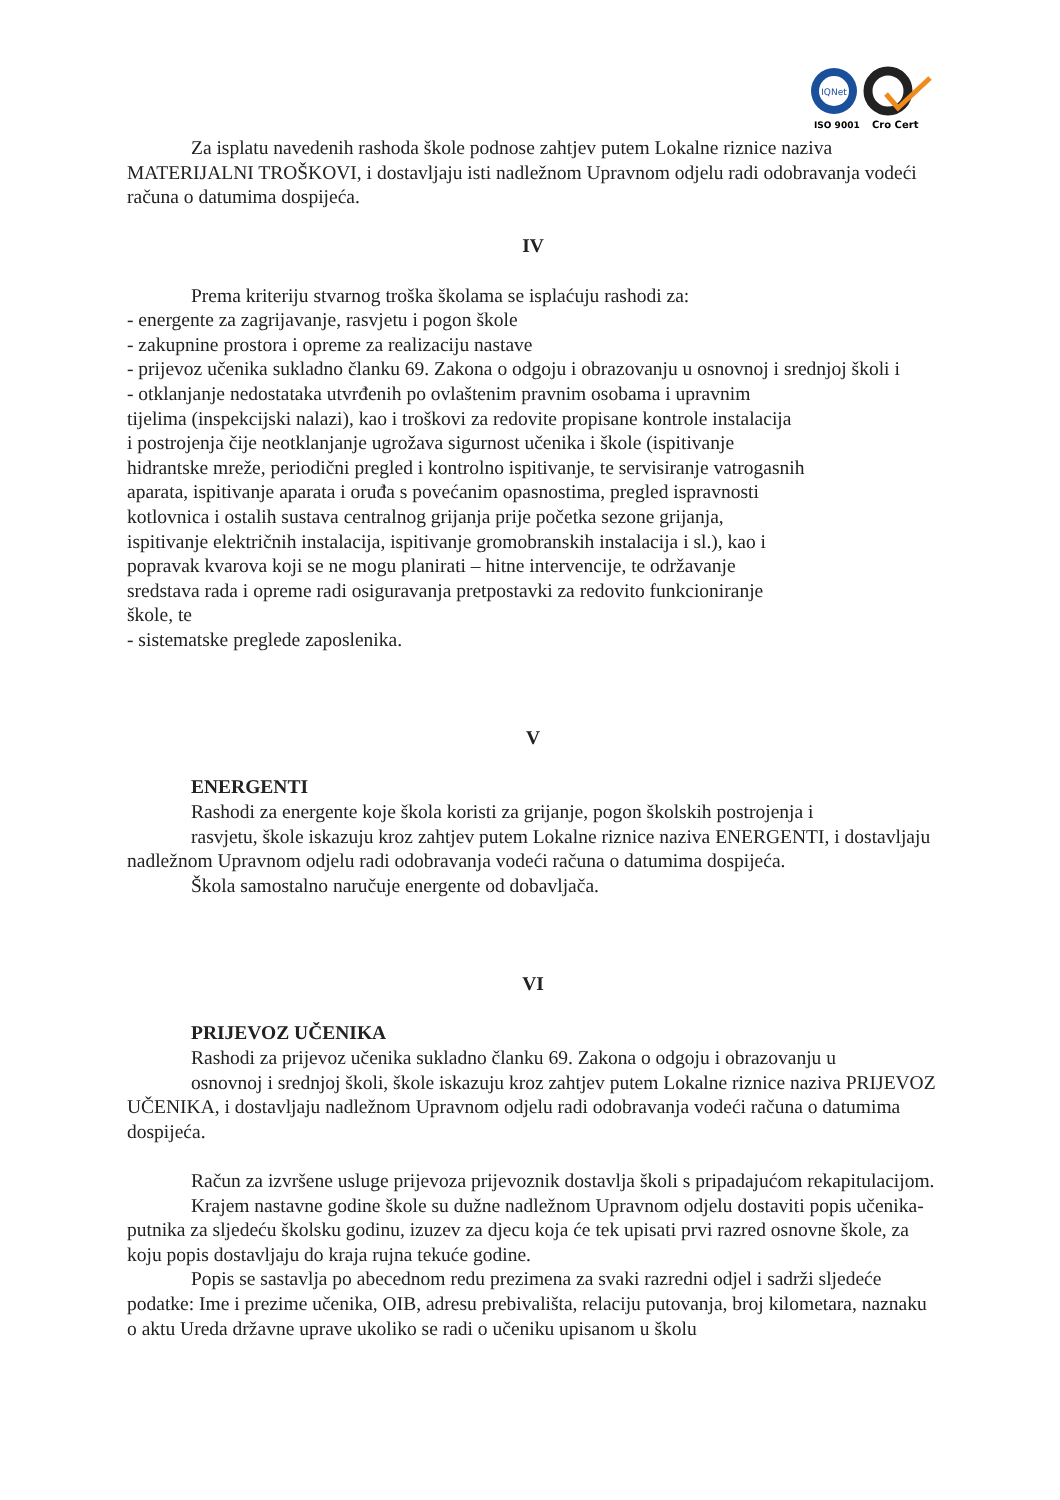IQNet
ISO 9001
Cro Cert
Za isplatu navedenih rashoda škole podnose zahtjev putem Lokalne riznice naziva MATERIJALNI TROŠKOVI, i dostavljaju isti nadležnom Upravnom odjelu radi odobravanja vodeći računa o datumima dospijeća.
IV
Prema kriteriju stvarnog troška školama se isplaćuju rashodi za:
- energente za zagrijavanje, rasvjetu i pogon škole
- zakupnine prostora i opreme za realizaciju nastave
- prijevoz učenika sukladno članku 69. Zakona o odgoju i obrazovanju u osnovnoj i srednjoj školi i
- otklanjanje nedostataka utvrđenih po ovlaštenim pravnim osobama i upravnim
tijelima (inspekcijski nalazi), kao i troškovi za redovite propisane kontrole instalacija
i postrojenja čije neotklanjanje ugrožava sigurnost učenika i škole (ispitivanje
hidrantske mreže, periodični pregled i kontrolno ispitivanje, te servisiranje vatrogasnih
aparata, ispitivanje aparata i oruđa s povećanim opasnostima, pregled ispravnosti
kotlovnica i ostalih sustava centralnog grijanja prije početka sezone grijanja,
ispitivanje električnih instalacija, ispitivanje gromobranskih instalacija i sl.), kao i
popravak kvarova koji se ne mogu planirati – hitne intervencije, te održavanje
sredstava rada i opreme radi osiguravanja pretpostavki za redovito funkcioniranje
škole, te
- sistematske preglede zaposlenika.
V
ENERGENTI
Rashodi za energente koje škola koristi za grijanje, pogon školskih postrojenja i
rasvjetu, škole iskazuju kroz zahtjev putem Lokalne riznice naziva ENERGENTI, i dostavljaju nadležnom Upravnom odjelu radi odobravanja vodeći računa o datumima dospijeća.
Škola samostalno naručuje energente od dobavljača.
VI
PRIJEVOZ UČENIKA
Rashodi za prijevoz učenika sukladno članku 69. Zakona o odgoju i obrazovanju u
osnovnoj i srednjoj školi, škole iskazuju kroz zahtjev putem Lokalne riznice naziva PRIJEVOZ UČENIKA, i dostavljaju nadležnom Upravnom odjelu radi odobravanja vodeći računa o datumima dospijeća.
Račun za izvršene usluge prijevoza prijevoznik dostavlja školi s pripadajućom rekapitulacijom.
Krajem nastavne godine škole su dužne nadležnom Upravnom odjelu dostaviti popis učenika-putnika za sljedeću školsku godinu, izuzev za djecu koja će tek upisati prvi razred osnovne škole, za koju popis dostavljaju do kraja rujna tekuće godine.
Popis se sastavlja po abecednom redu prezimena za svaki razredni odjel i sadrži sljedeće podatke: Ime i prezime učenika, OIB, adresu prebivališta, relaciju putovanja, broj kilometara, naznaku o aktu Ureda državne uprave ukoliko se radi o učeniku upisanom u školu